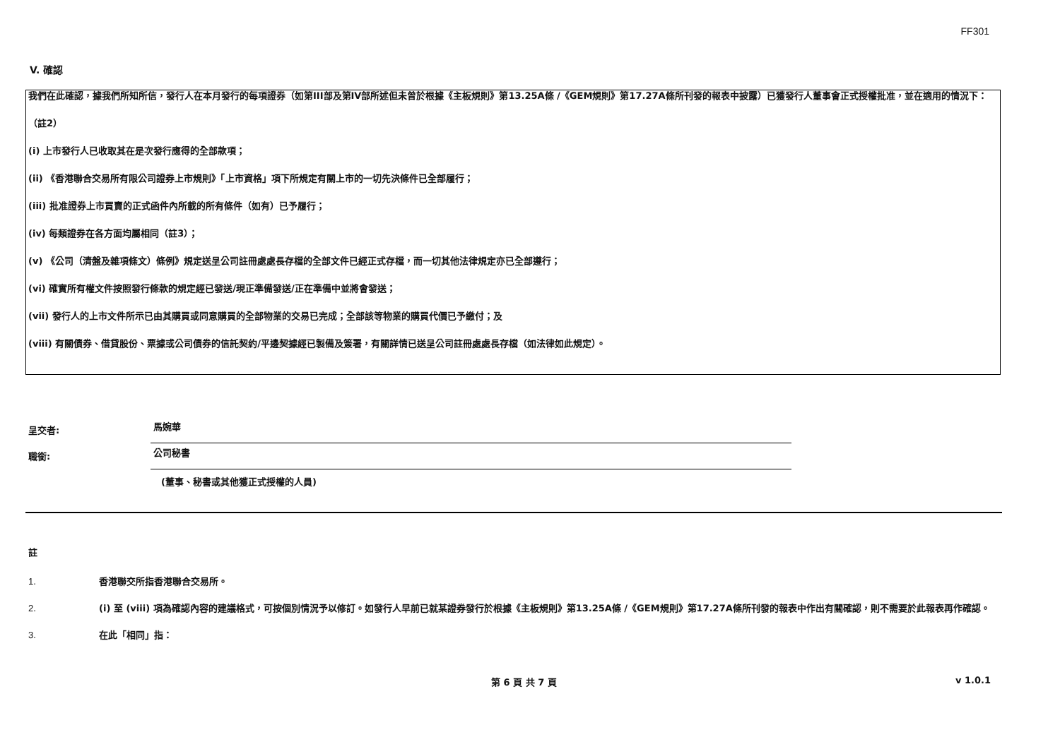FF301
V. 確認
我們在此確認，據我們所知所信，發行人在本月發行的每項證券（如第III部及第IV部所述但未曾於根據《主板規則》第13.25A條 /《GEM規則》第17.27A條所刊發的報表中披露）已獲發行人董事會正式授權批准，並在適用的情況下：
（註2）
(i) 上市發行人已收取其在是次發行應得的全部款項；
(ii) 《香港聯合交易所有限公司證券上市規則》「上市資格」項下所規定有關上市的一切先決條件已全部履行；
(iii) 批准證券上市買賣的正式函件內所載的所有條件（如有）已予履行；
(iv) 每類證券在各方面均屬相同（註3）；
(v) 《公司（清盤及雜項條文）條例》規定送呈公司註冊處處長存檔的全部文件已經正式存檔，而一切其他法律規定亦已全部遵行；
(vi) 確實所有權文件按照發行條款的規定經已發送/現正準備發送/正在準備中並將會發送；
(vii) 發行人的上市文件所示已由其購買或同意購買的全部物業的交易已完成；全部該等物業的購買代價已予繳付；及
(viii) 有關債券、借貸股份、票據或公司債券的信託契約/平邊契據經已製備及簽署，有關詳情已送呈公司註冊處處長存檔（如法律如此規定）。
呈交者: 馬婉華
職銜: 公司秘書
(董事、秘書或其他獲正式授權的人員)
註
1. 香港聯交所指香港聯合交易所。
2. (i) 至 (viii) 項為確認內容的建議格式，可按個別情況予以修訂。如發行人早前已就某證券發行於根據《主板規則》第13.25A條 /《GEM規則》第17.27A條所刊發的報表中作出有關確認，則不需要於此報表再作確認。
3. 在此「相同」指：
第 6 頁 共 7 頁 v 1.0.1